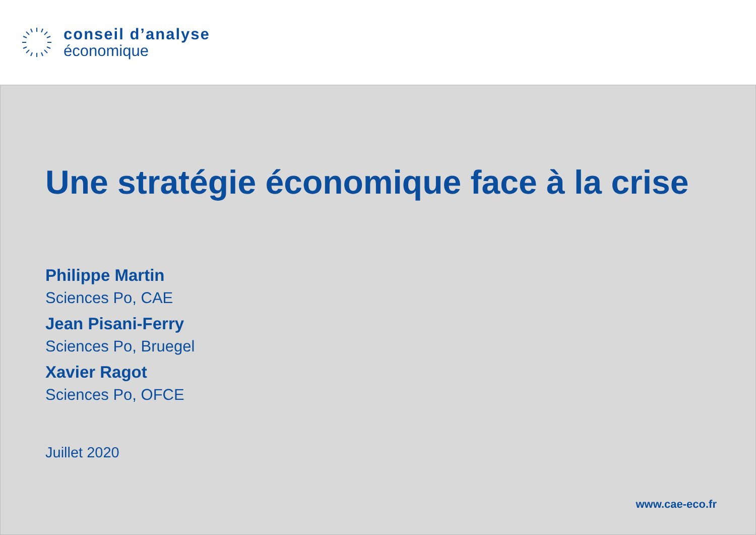conseil d’analyse
économique
Une stratégie économique face à la crise
Philippe Martin
Sciences Po, CAE
Jean Pisani-Ferry
Sciences Po, Bruegel
Xavier Ragot
Sciences Po, OFCE
Juillet 2020
www.cae-eco.fr